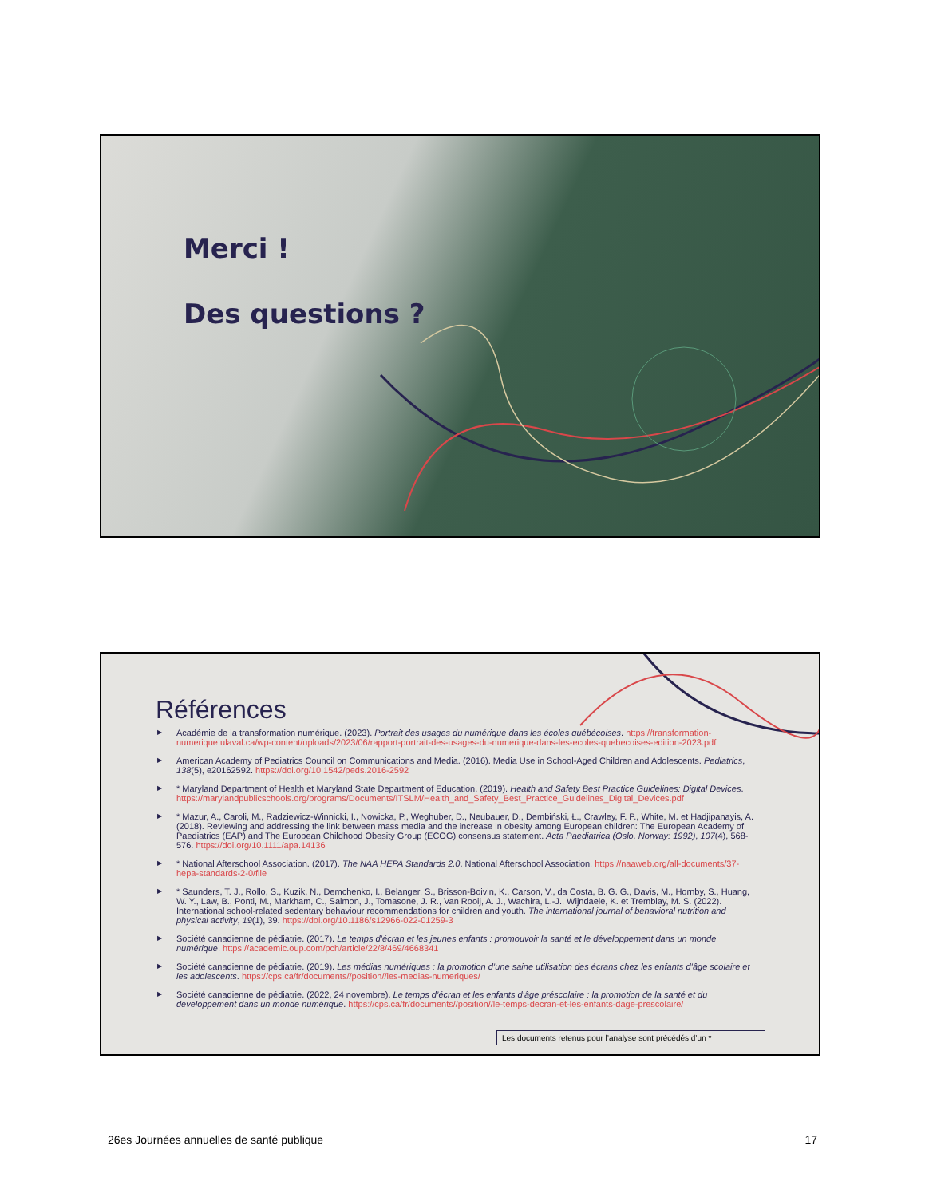Merci !
Des questions ?
Références
▶ Académie de la transformation numérique. (2023). Portrait des usages du numérique dans les écoles québécoises. https://transformation-numerique.ulaval.ca/wp-content/uploads/2023/06/rapport-portrait-des-usages-du-numerique-dans-les-ecoles-quebecoises-edition-2023.pdf
▶ American Academy of Pediatrics Council on Communications and Media. (2016). Media Use in School-Aged Children and Adolescents. Pediatrics, 138(5), e20162592. https://doi.org/10.1542/peds.2016-2592
▶ * Maryland Department of Health et Maryland State Department of Education. (2019). Health and Safety Best Practice Guidelines: Digital Devices. https://marylandpublicschools.org/programs/Documents/ITSLM/Health_and_Safety_Best_Practice_Guidelines_Digital_Devices.pdf
▶ * Mazur, A., Caroli, M., Radziewicz-Winnicki, I., Nowicka, P., Weghuber, D., Neubauer, D., Dembiński, Ł., Crawley, F. P., White, M. et Hadjipanayis, A. (2018). Reviewing and addressing the link between mass media and the increase in obesity among European children: The European Academy of Paediatrics (EAP) and The European Childhood Obesity Group (ECOG) consensus statement. Acta Paediatrica (Oslo, Norway: 1992), 107(4), 568-576. https://doi.org/10.1111/apa.14136
▶ * National Afterschool Association. (2017). The NAA HEPA Standards 2.0. National Afterschool Association. https://naaweb.org/all-documents/37-hepa-standards-2-0/file
▶ * Saunders, T. J., Rollo, S., Kuzik, N., Demchenko, I., Belanger, S., Brisson-Boivin, K., Carson, V., da Costa, B. G. G., Davis, M., Hornby, S., Huang, W. Y., Law, B., Ponti, M., Markham, C., Salmon, J., Tomasone, J. R., Van Rooij, A. J., Wachira, L.-J., Wijndaele, K. et Tremblay, M. S. (2022). International school-related sedentary behaviour recommendations for children and youth. The international journal of behavioral nutrition and physical activity, 19(1), 39. https://doi.org/10.1186/s12966-022-01259-3
▶ Société canadienne de pédiatrie. (2017). Le temps d’écran et les jeunes enfants : promouvoir la santé et le développement dans un monde numérique. https://academic.oup.com/pch/article/22/8/469/4668341
▶ Société canadienne de pédiatrie. (2019). Les médias numériques : la promotion d’une saine utilisation des écrans chez les enfants d’âge scolaire et les adolescents. https://cps.ca/fr/documents//position//les-medias-numeriques/
▶ Société canadienne de pédiatrie. (2022, 24 novembre). Le temps d’écran et les enfants d’âge préscolaire : la promotion de la santé et du développement dans un monde numérique. https://cps.ca/fr/documents//position//le-temps-decran-et-les-enfants-dage-prescolaire/
Les documents retenus pour l’analyse sont précédés d’un *
26es Journées annuelles de santé publique 17